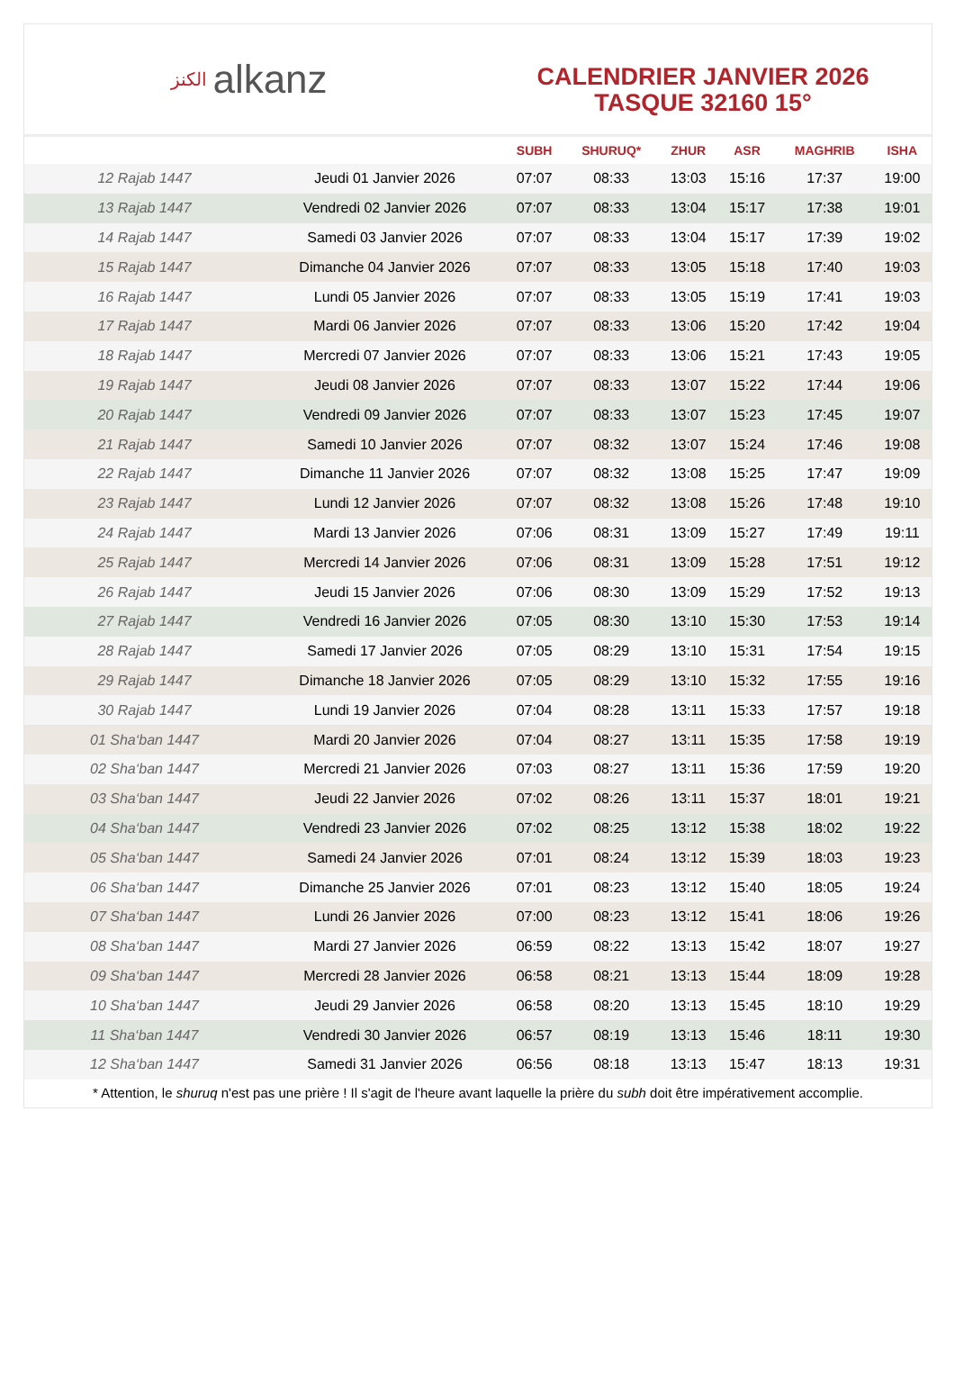الكنز alkanz
CALENDRIER JANVIER 2026
TASQUE 32160 15°
| | | SUBH | SHURUQ* | ZHUR | ASR | MAGHRIB | ISHA |
| --- | --- | --- | --- | --- | --- | --- | --- |
| 12 Rajab 1447 | Jeudi 01 Janvier 2026 | 07:07 | 08:33 | 13:03 | 15:16 | 17:37 | 19:00 |
| 13 Rajab 1447 | Vendredi 02 Janvier 2026 | 07:07 | 08:33 | 13:04 | 15:17 | 17:38 | 19:01 |
| 14 Rajab 1447 | Samedi 03 Janvier 2026 | 07:07 | 08:33 | 13:04 | 15:17 | 17:39 | 19:02 |
| 15 Rajab 1447 | Dimanche 04 Janvier 2026 | 07:07 | 08:33 | 13:05 | 15:18 | 17:40 | 19:03 |
| 16 Rajab 1447 | Lundi 05 Janvier 2026 | 07:07 | 08:33 | 13:05 | 15:19 | 17:41 | 19:03 |
| 17 Rajab 1447 | Mardi 06 Janvier 2026 | 07:07 | 08:33 | 13:06 | 15:20 | 17:42 | 19:04 |
| 18 Rajab 1447 | Mercredi 07 Janvier 2026 | 07:07 | 08:33 | 13:06 | 15:21 | 17:43 | 19:05 |
| 19 Rajab 1447 | Jeudi 08 Janvier 2026 | 07:07 | 08:33 | 13:07 | 15:22 | 17:44 | 19:06 |
| 20 Rajab 1447 | Vendredi 09 Janvier 2026 | 07:07 | 08:33 | 13:07 | 15:23 | 17:45 | 19:07 |
| 21 Rajab 1447 | Samedi 10 Janvier 2026 | 07:07 | 08:32 | 13:07 | 15:24 | 17:46 | 19:08 |
| 22 Rajab 1447 | Dimanche 11 Janvier 2026 | 07:07 | 08:32 | 13:08 | 15:25 | 17:47 | 19:09 |
| 23 Rajab 1447 | Lundi 12 Janvier 2026 | 07:07 | 08:32 | 13:08 | 15:26 | 17:48 | 19:10 |
| 24 Rajab 1447 | Mardi 13 Janvier 2026 | 07:06 | 08:31 | 13:09 | 15:27 | 17:49 | 19:11 |
| 25 Rajab 1447 | Mercredi 14 Janvier 2026 | 07:06 | 08:31 | 13:09 | 15:28 | 17:51 | 19:12 |
| 26 Rajab 1447 | Jeudi 15 Janvier 2026 | 07:06 | 08:30 | 13:09 | 15:29 | 17:52 | 19:13 |
| 27 Rajab 1447 | Vendredi 16 Janvier 2026 | 07:05 | 08:30 | 13:10 | 15:30 | 17:53 | 19:14 |
| 28 Rajab 1447 | Samedi 17 Janvier 2026 | 07:05 | 08:29 | 13:10 | 15:31 | 17:54 | 19:15 |
| 29 Rajab 1447 | Dimanche 18 Janvier 2026 | 07:05 | 08:29 | 13:10 | 15:32 | 17:55 | 19:16 |
| 30 Rajab 1447 | Lundi 19 Janvier 2026 | 07:04 | 08:28 | 13:11 | 15:33 | 17:57 | 19:18 |
| 01 Sha‘ban 1447 | Mardi 20 Janvier 2026 | 07:04 | 08:27 | 13:11 | 15:35 | 17:58 | 19:19 |
| 02 Sha‘ban 1447 | Mercredi 21 Janvier 2026 | 07:03 | 08:27 | 13:11 | 15:36 | 17:59 | 19:20 |
| 03 Sha‘ban 1447 | Jeudi 22 Janvier 2026 | 07:02 | 08:26 | 13:11 | 15:37 | 18:01 | 19:21 |
| 04 Sha‘ban 1447 | Vendredi 23 Janvier 2026 | 07:02 | 08:25 | 13:12 | 15:38 | 18:02 | 19:22 |
| 05 Sha‘ban 1447 | Samedi 24 Janvier 2026 | 07:01 | 08:24 | 13:12 | 15:39 | 18:03 | 19:23 |
| 06 Sha‘ban 1447 | Dimanche 25 Janvier 2026 | 07:01 | 08:23 | 13:12 | 15:40 | 18:05 | 19:24 |
| 07 Sha‘ban 1447 | Lundi 26 Janvier 2026 | 07:00 | 08:23 | 13:12 | 15:41 | 18:06 | 19:26 |
| 08 Sha‘ban 1447 | Mardi 27 Janvier 2026 | 06:59 | 08:22 | 13:13 | 15:42 | 18:07 | 19:27 |
| 09 Sha‘ban 1447 | Mercredi 28 Janvier 2026 | 06:58 | 08:21 | 13:13 | 15:44 | 18:09 | 19:28 |
| 10 Sha‘ban 1447 | Jeudi 29 Janvier 2026 | 06:58 | 08:20 | 13:13 | 15:45 | 18:10 | 19:29 |
| 11 Sha‘ban 1447 | Vendredi 30 Janvier 2026 | 06:57 | 08:19 | 13:13 | 15:46 | 18:11 | 19:30 |
| 12 Sha‘ban 1447 | Samedi 31 Janvier 2026 | 06:56 | 08:18 | 13:13 | 15:47 | 18:13 | 19:31 |
* Attention, le shuruq n'est pas une prière ! Il s'agit de l'heure avant laquelle la prière du subh doit être impérativement accomplie.